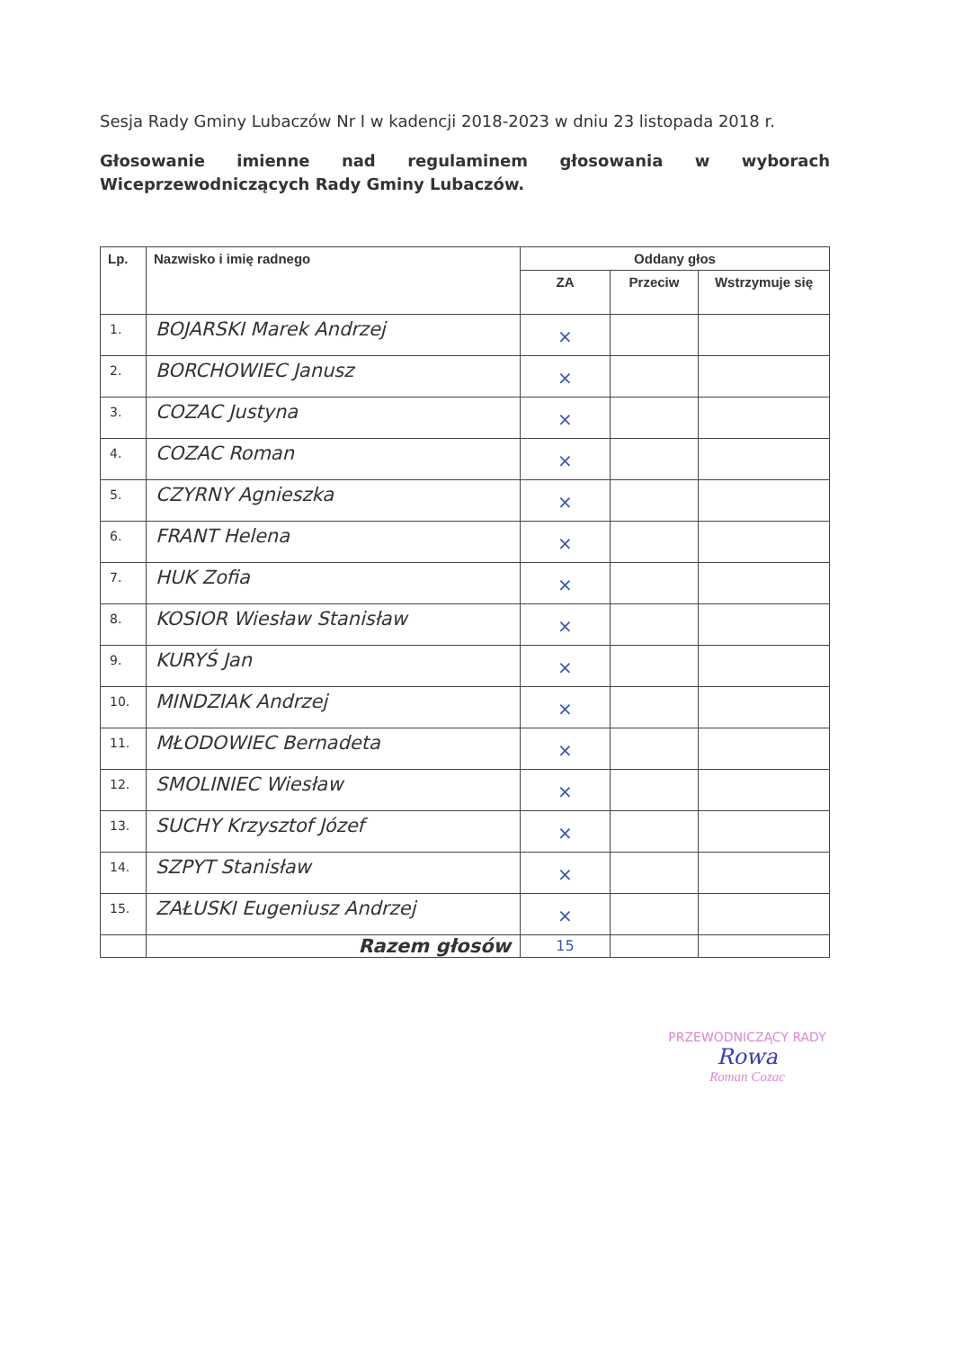Sesja Rady Gminy Lubaczów Nr I w kadencji 2018-2023 w dniu 23 listopada 2018 r.
Głosowanie imienne nad regulaminem głosowania w wyborach Wiceprzewodniczących Rady Gminy Lubaczów.
| Lp. | Nazwisko i imię radnego | Oddany głos | | |
| --- | --- | --- | --- | --- |
| | | ZA | Przeciw | Wstrzymuje się |
| 1. | BOJARSKI Marek Andrzej | × | | |
| 2. | BORCHOWIEC Janusz | × | | |
| 3. | COZAC Justyna | × | | |
| 4. | COZAC Roman | × | | |
| 5. | CZYRNY Agnieszka | × | | |
| 6. | FRANT Helena | × | | |
| 7. | HUK Zofia | × | | |
| 8. | KOSIOR Wiesław Stanisław | × | | |
| 9. | KURYŚ Jan | × | | |
| 10. | MINDZIAK Andrzej | × | | |
| 11. | MŁODOWIEC Bernadeta | × | | |
| 12. | SMOLINIEC Wiesław | × | | |
| 13. | SUCHY Krzysztof Józef | × | | |
| 14. | SZPYT Stanisław | × | | |
| 15. | ZAŁUSKI Eugeniusz Andrzej | × | | |
| | Razem głosów | 15 | | |
PRZEWODNICZĄCY RADY
Rowa
Roman Cozac